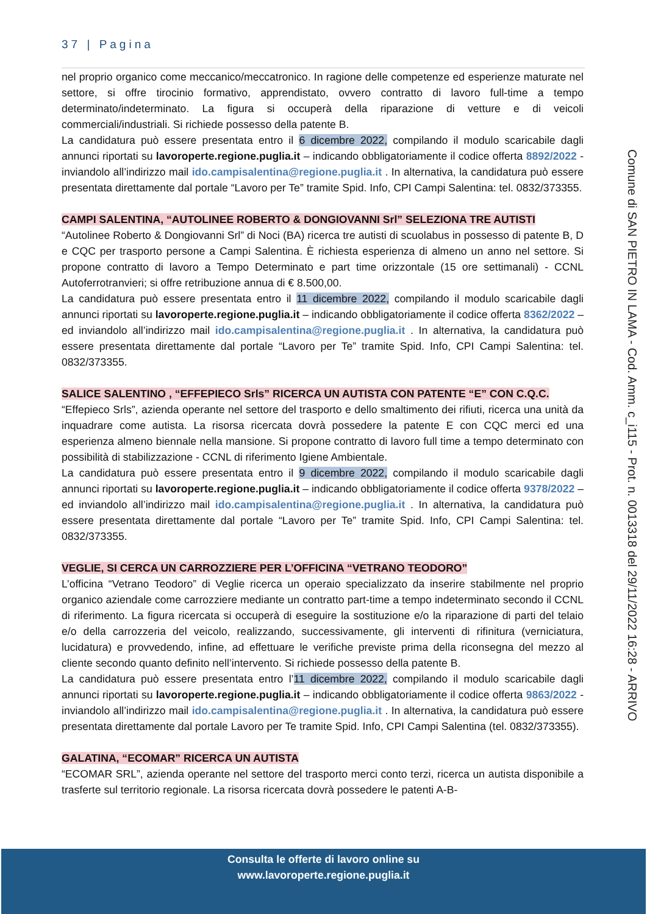37 | Pagina
nel proprio organico come meccanico/meccatronico. In ragione delle competenze ed esperienze maturate nel settore, si offre tirocinio formativo, apprendistato, ovvero contratto di lavoro full-time a tempo determinato/indeterminato. La figura si occuperà della riparazione di vetture e di veicoli commerciali/industriali. Si richiede possesso della patente B.
La candidatura può essere presentata entro il 6 dicembre 2022, compilando il modulo scaricabile dagli annunci riportati su lavoroperte.regione.puglia.it – indicando obbligatoriamente il codice offerta 8892/2022 - inviandolo all’indirizzo mail ido.campisalentina@regione.puglia.it . In alternativa, la candidatura può essere presentata direttamente dal portale “Lavoro per Te” tramite Spid. Info, CPI Campi Salentina: tel. 0832/373355.
CAMPI SALENTINA, “AUTOLINEE ROBERTO & DONGIOVANNI Srl” SELEZIONA TRE AUTISTI
“Autolinee Roberto & Dongiovanni Srl” di Noci (BA) ricerca tre autisti di scuolabus in possesso di patente B, D e CQC per trasporto persone a Campi Salentina. È richiesta esperienza di almeno un anno nel settore. Si propone contratto di lavoro a Tempo Determinato e part time orizzontale (15 ore settimanali) - CCNL Autoferrotranvieri; si offre retribuzione annua di € 8.500,00.
La candidatura può essere presentata entro il 11 dicembre 2022, compilando il modulo scaricabile dagli annunci riportati su lavoroperte.regione.puglia.it – indicando obbligatoriamente il codice offerta 8362/2022 – ed inviandolo all’indirizzo mail ido.campisalentina@regione.puglia.it . In alternativa, la candidatura può essere presentata direttamente dal portale “Lavoro per Te” tramite Spid. Info, CPI Campi Salentina: tel. 0832/373355.
SALICE SALENTINO , “EFFEPIECO Srls” RICERCA UN AUTISTA CON PATENTE “E” CON C.Q.C.
“Effepieco Srls”, azienda operante nel settore del trasporto e dello smaltimento dei rifiuti, ricerca una unità da inquadrare come autista. La risorsa ricercata dovrà possedere la patente E con CQC merci ed una esperienza almeno biennale nella mansione. Si propone contratto di lavoro full time a tempo determinato con possibilità di stabilizzazione - CCNL di riferimento Igiene Ambientale.
La candidatura può essere presentata entro il 9 dicembre 2022, compilando il modulo scaricabile dagli annunci riportati su lavoroperte.regione.puglia.it – indicando obbligatoriamente il codice offerta 9378/2022 – ed inviandolo all’indirizzo mail ido.campisalentina@regione.puglia.it . In alternativa, la candidatura può essere presentata direttamente dal portale “Lavoro per Te” tramite Spid. Info, CPI Campi Salentina: tel. 0832/373355.
VEGLIE, SI CERCA UN CARROZZIERE PER L’OFFICINA “VETRANO TEODORO”
L’officina “Vetrano Teodoro” di Veglie ricerca un operaio specializzato da inserire stabilmente nel proprio organico aziendale come carrozziere mediante un contratto part-time a tempo indeterminato secondo il CCNL di riferimento. La figura ricercata si occuperà di eseguire la sostituzione e/o la riparazione di parti del telaio e/o della carrozzeria del veicolo, realizzando, successivamente, gli interventi di rifinitura (verniciatura, lucidatura) e provvedendo, infine, ad effettuare le verifiche previste prima della riconsegna del mezzo al cliente secondo quanto definito nell’intervento. Si richiede possesso della patente B.
La candidatura può essere presentata entro l’11 dicembre 2022, compilando il modulo scaricabile dagli annunci riportati su lavoroperte.regione.puglia.it – indicando obbligatoriamente il codice offerta 9863/2022 - inviandolo all’indirizzo mail ido.campisalentina@regione.puglia.it . In alternativa, la candidatura può essere presentata direttamente dal portale Lavoro per Te tramite Spid. Info, CPI Campi Salentina (tel. 0832/373355).
GALATINA, “ECOMAR” RICERCA UN AUTISTA
“ECOMAR SRL”, azienda operante nel settore del trasporto merci conto terzi, ricerca un autista disponibile a trasferte sul territorio regionale. La risorsa ricercata dovrà possedere le patenti A-B-
Comune di SAN PIETRO IN LAMA - Cod. Amm. c_i115 - Prot. n. 0013318 del 29/11/2022 16:28 - ARRIVO
Consulta le offerte di lavoro online su
www.lavoroperte.regione.puglia.it